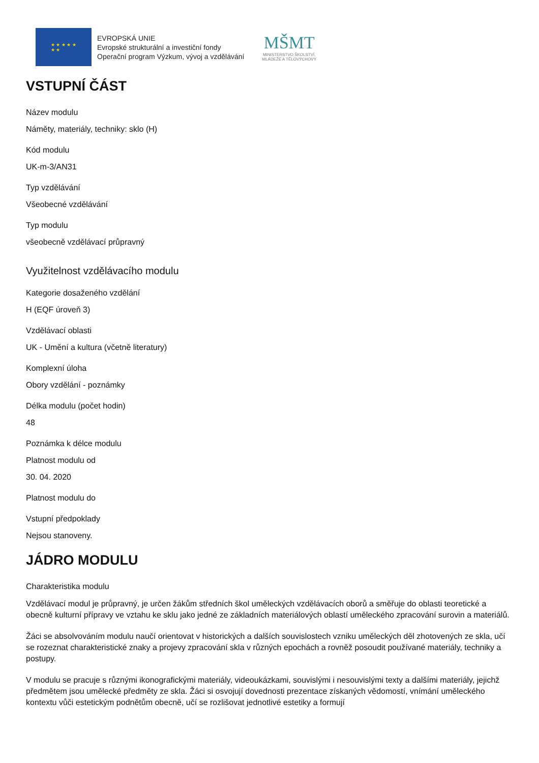★ ★ ★ ★ ★
★ ★
EVROPSKÁ UNIE
Evropské strukturální a investiční fondy
Operační program Výzkum, vývoj a vzdělávání
MŠMT
MINISTERSTVO ŠKOLSTVÍ,
MLÁDEŽE A TĚLOVÝCHOVY
VSTUPNÍ ČÁST
Název modulu
Náměty, materiály, techniky: sklo (H)
Kód modulu
UK-m-3/AN31
Typ vzdělávání
Všeobecné vzdělávání
Typ modulu
všeobecně vzdělávací průpravný
Využitelnost vzdělávacího modulu
Kategorie dosaženého vzdělání
H (EQF úroveň 3)
Vzdělávací oblasti
UK - Umění a kultura (včetně literatury)
Komplexní úloha
Obory vzdělání - poznámky
Délka modulu (počet hodin)
48
Poznámka k délce modulu
Platnost modulu od
30. 04. 2020
Platnost modulu do
Vstupní předpoklady
Nejsou stanoveny.
JÁDRO MODULU
Charakteristika modulu
Vzdělávací modul je průpravný, je určen žákům středních škol uměleckých vzdělávacích oborů a směřuje do oblasti teoretické a obecně kulturní přípravy ve vztahu ke sklu jako jedné ze základních materiálových oblastí uměleckého zpracování surovin a materiálů.
Žáci se absolvováním modulu naučí orientovat v historických a dalších souvislostech vzniku uměleckých děl zhotovených ze skla, učí se rozeznat charakteristické znaky a projevy zpracování skla v různých epochách a rovněž posoudit používané materiály, techniky a postupy.
V modulu se pracuje s různými ikonografickými materiály, videoukázkami, souvislými i nesouvislými texty a dalšími materiály, jejichž předmětem jsou umělecké předměty ze skla. Žáci si osvojují dovednosti prezentace získaných vědomostí, vnímání uměleckého kontextu vůči estetickým podnětům obecně, učí se rozlišovat jednotlivé estetiky a formují